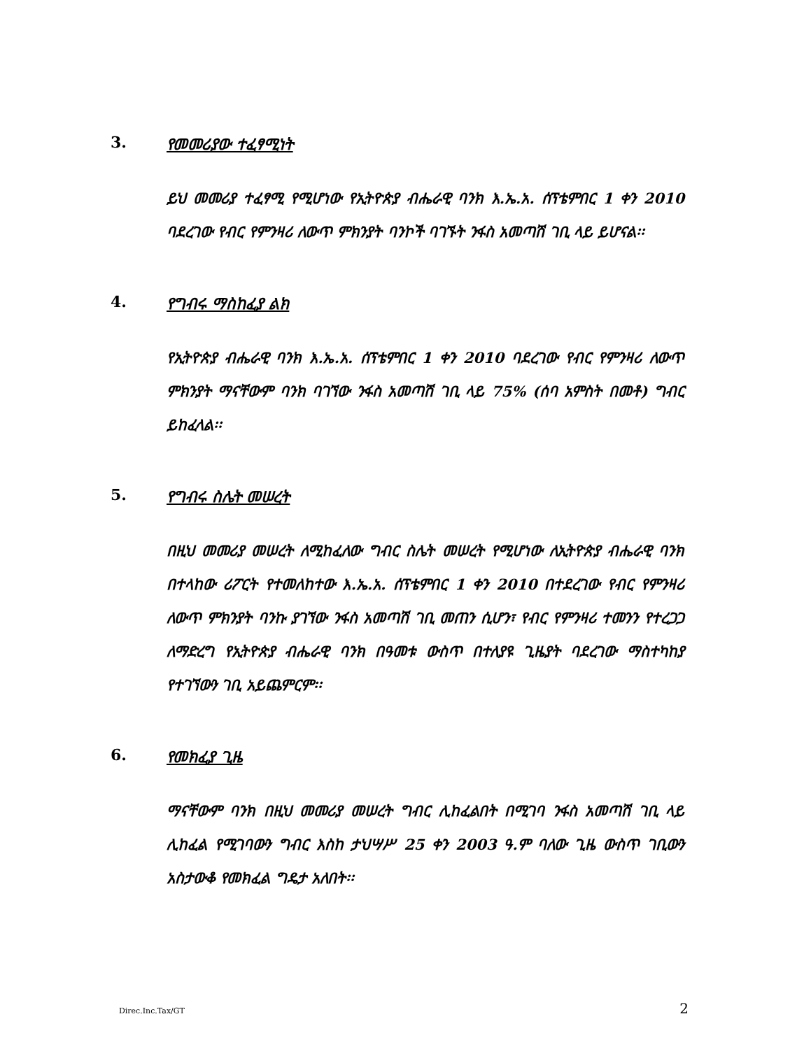3. የመመሪያው ተፈፃሚነት
ይህ መመሪያ ተፈፃሚ የሚሆነው የኢትዮጵያ ብሔራዊ ባንክ እ.ኤ.አ. ሰፕቴምበር 1 ቀን 2010 ባደረገው የብር የምንዛሪ ለውጥ ምክንያት ባንኮች ባገኙት ንፋስ አመጣሽ ገቢ ላይ ይሆናል፡፡
4. የግብሩ ማስከፈያ ልክ
የኢትዮጵያ ብሔራዊ ባንክ እ.ኤ.አ. ሰፕቴምበር 1 ቀን 2010 ባደረገው የብር የምንዛሪ ለውጥ ምክንያት ማናቸውም ባንክ ባገኘው ንፋስ አመጣሽ ገቢ ላይ 75% (ሰባ አምስት በመቶ) ግብር ይከፈላል፡፡
5. የግብሩ ስሌት መሠረት
በዚህ መመሪያ መሠረት ለሚከፈለው ግብር ስሌት መሠረት የሚሆነው ለኢትዮጵያ ብሔራዊ ባንክ በተላከው ሪፖርት የተመለከተው እ.ኤ.አ. ሰፕቴምበር 1 ቀን 2010 በተደረገው የብር የምንዛሪ ለውጥ ምክንያት ባንኩ ያገኘው ንፋስ አመጣሽ ገቢ መጠን ሲሆን፣ የብር የምንዛሪ ተመንን የተረጋጋ ለማድረግ የኢትዮጵያ ብሔራዊ ባንክ በዓመቱ ውስጥ በተለያዩ ጊዜያት ባደረገው ማስተካከያ የተገኘውን ገቢ አይጨምርም፡፡
6. የመክፈያ ጊዜ
ማናቸውም ባንክ በዚህ መመሪያ መሠረት ግብር ሊከፈልበት በሚገባ ንፋስ አመጣሽ ገቢ ላይ ሊከፈል የሚገባውን ግብር እስከ ታህሣሥ 25 ቀን 2003 ዓ.ም ባለው ጊዜ ውስጥ ገቢውን አስታውቆ የመክፈል ግዴታ አለበት፡፡
Direc.Inc.Tax/GT 2